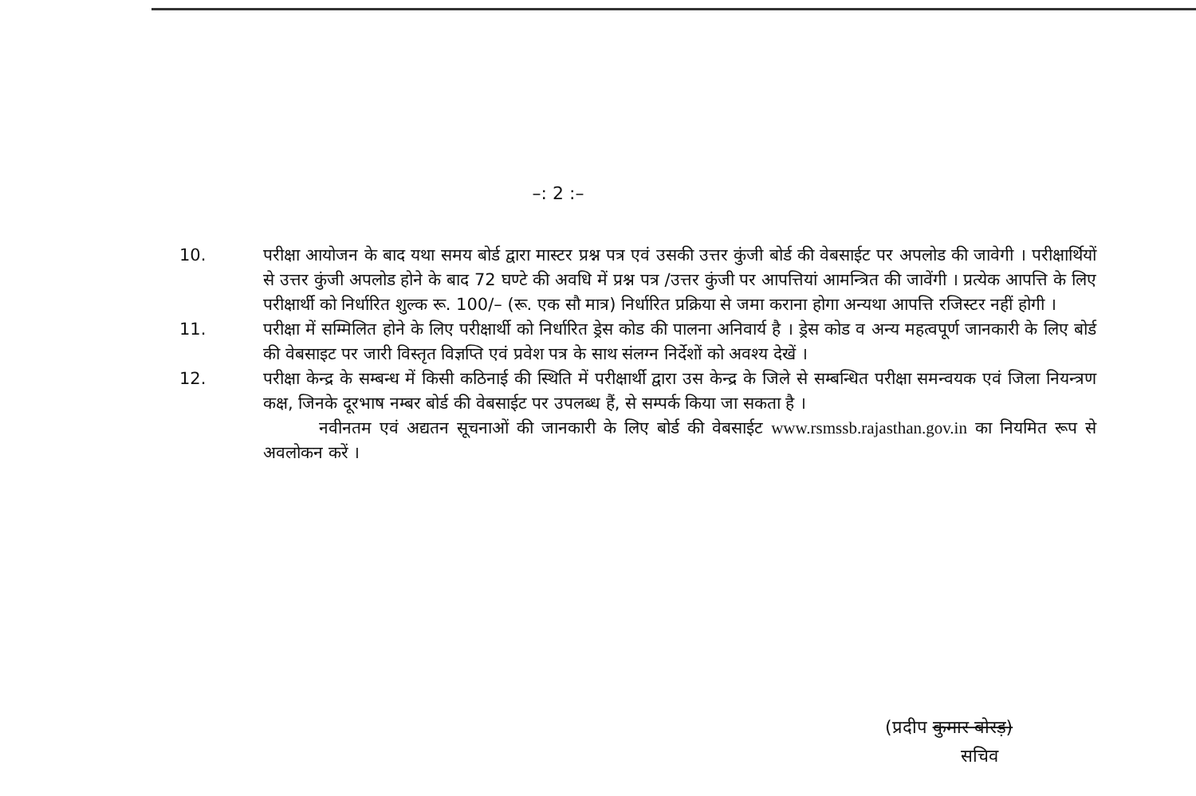–: 2 :–
10. परीक्षा आयोजन के बाद यथा समय बोर्ड द्वारा मास्टर प्रश्न पत्र एवं उसकी उत्तर कुंजी बोर्ड की वेबसाईट पर अपलोड की जावेगी । परीक्षार्थियों से उत्तर कुंजी अपलोड होने के बाद 72 घण्टे की अवधि में प्रश्न पत्र /उत्तर कुंजी पर आपत्तियां आमन्त्रित की जावेंगी । प्रत्येक आपत्ति के लिए परीक्षार्थी को निर्धारित शुल्क रू. 100/– (रू. एक सौ मात्र) निर्धारित प्रक्रिया से जमा कराना होगा अन्यथा आपत्ति रजिस्टर नहीं होगी ।
11. परीक्षा में सम्मिलित होने के लिए परीक्षार्थी को निर्धारित ड्रेस कोड की पालना अनिवार्य है । ड्रेस कोड व अन्य महत्वपूर्ण जानकारी के लिए बोर्ड की वेबसाइट पर जारी विस्तृत विज्ञप्ति एवं प्रवेश पत्र के साथ संलग्न निर्देशों को अवश्य देखें ।
12. परीक्षा केन्द्र के सम्बन्ध में किसी कठिनाई की स्थिति में परीक्षार्थी द्वारा उस केन्द्र के जिले से सम्बन्धित परीक्षा समन्वयक एवं जिला नियन्त्रण कक्ष, जिनके दूरभाष नम्बर बोर्ड की वेबसाईट पर उपलब्ध हैं, से सम्पर्क किया जा सकता है ।
नवीनतम एवं अद्यतन सूचनाओं की जानकारी के लिए बोर्ड की वेबसाईट www.rsmssb.rajasthan.gov.in का नियमित रूप से अवलोकन करें ।
(प्रदीप कुमार बोरड़)
सचिव